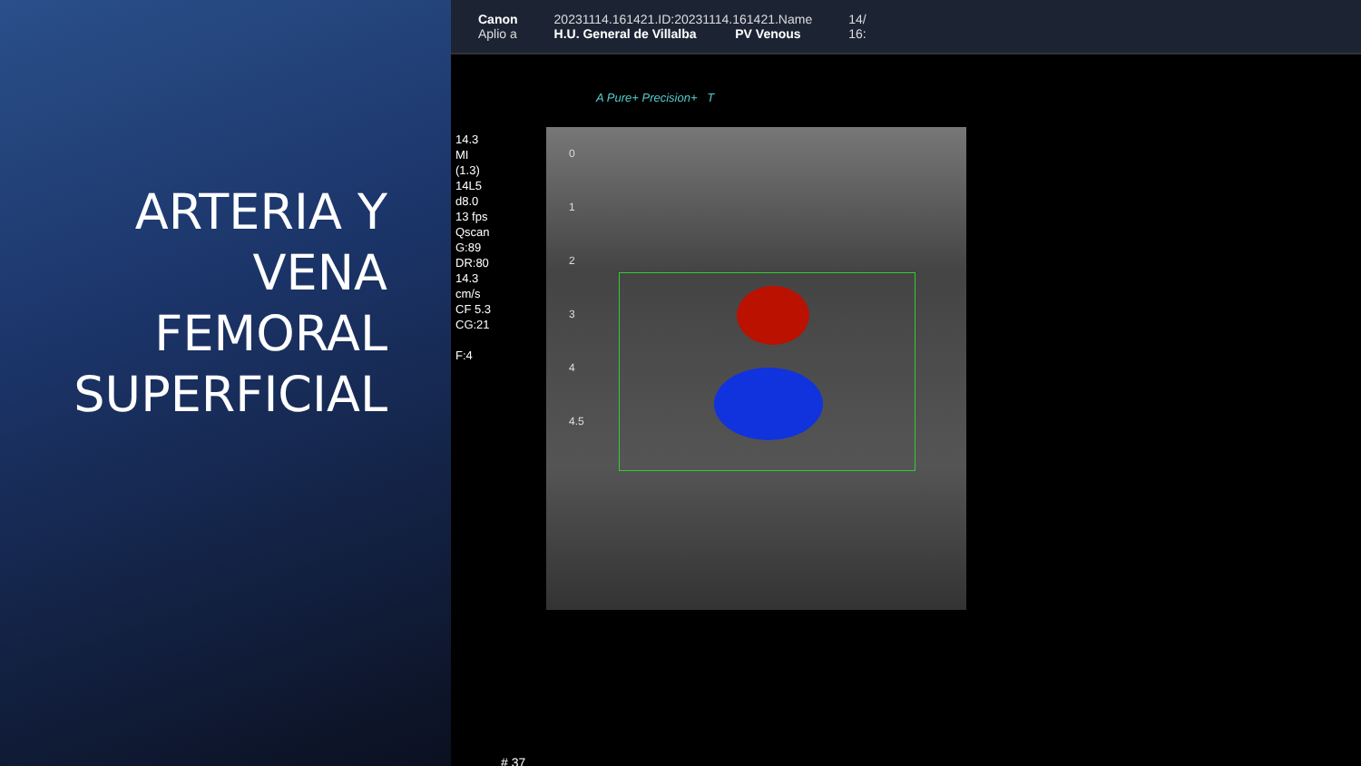ARTERIA Y
VENA
FEMORAL
SUPERFICIAL
Canon
Aplio a
20231114.161421.ID:20231114.161421.Name
H.U. General de Villalba PV Venous
14/
16:
A Pure+ Precision+ T
14.3
MI
(1.3)
14L5
d8.0
13 fps
Qscan
G:89
DR:80
14.3
cm/s
CF 5.3
CG:21
F:4
0
1
2
3
4
4.5
# 37